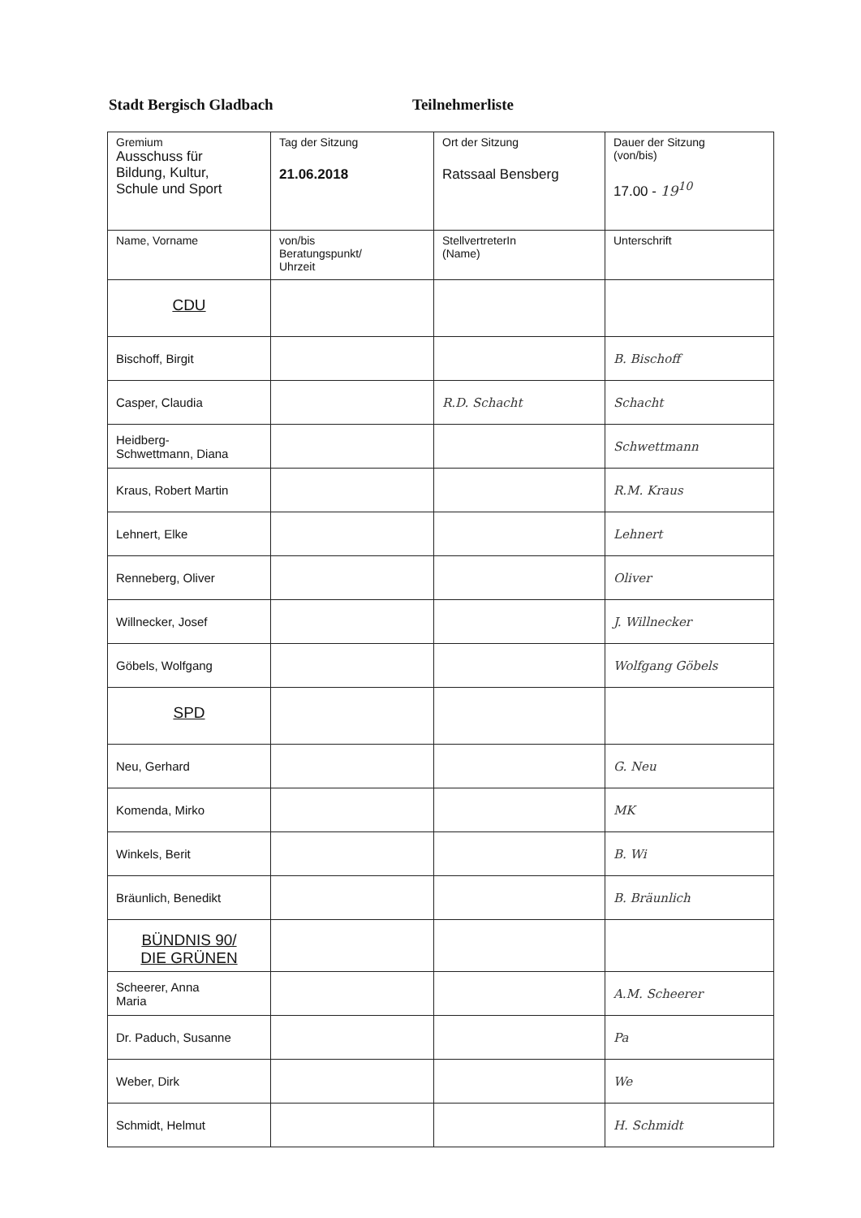Stadt Bergisch Gladbach Teilnehmerliste
| Gremium Ausschuss für Bildung, Kultur, Schule und Sport | Tag der Sitzung 21.06.2018 | Ort der Sitzung Ratssaal Bensberg | Dauer der Sitzung (von/bis) 17.00 - 19<sup>10</sup> |
| Name, Vorname | von/bis Beratungspunkt/ Uhrzeit | StellvertreterIn (Name) | Unterschrift |
| CDU | | | |
| Bischoff, Birgit | | | B. Bischoff |
| Casper, Claudia | | R.D. Schacht | Schacht |
| Heidberg- Schwettmann, Diana | | | Schwettmann |
| Kraus, Robert Martin | | | R.M. Kraus |
| Lehnert, Elke | | | Lehnert |
| Renneberg, Oliver | | | Oliver |
| Willnecker, Josef | | | J. Willnecker |
| Göbels, Wolfgang | | | Wolfgang Göbels |
| SPD | | | |
| Neu, Gerhard | | | G. Neu |
| Komenda, Mirko | | | MK |
| Winkels, Berit | | | B. Wi |
| Bräunlich, Benedikt | | | B. Bräunlich |
| BÜNDNIS 90/ DIE GRÜNEN | | | |
| Scheerer, Anna Maria | | | A.M. Scheerer |
| Dr. Paduch, Susanne | | | Pa |
| Weber, Dirk | | | We |
| Schmidt, Helmut | | | H. Schmidt |